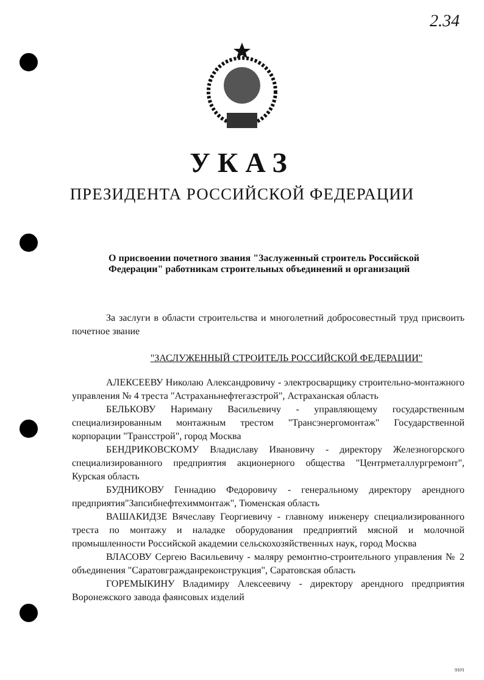2.34
УКАЗ
ПРЕЗИДЕНТА РОССИЙСКОЙ ФЕДЕРАЦИИ
О присвоении почетного звания "Заслуженный строитель Российской Федерации" работникам строительных объединений и организаций
За заслуги в области строительства и многолетний добросовестный труд присвоить почетное звание
"ЗАСЛУЖЕННЫЙ СТРОИТЕЛЬ РОССИЙСКОЙ ФЕДЕРАЦИИ"
АЛЕКСЕЕВУ Николаю Александровичу - электросварщику строительно-монтажного управления № 4 треста "Астраханьнефтегазстрой", Астраханская область
БЕЛЬКОВУ Нариману Васильевичу - управляющему государственным специализированным монтажным трестом "Трансэнергомонтаж" Государственной корпорации "Трансстрой", город Москва
БЕНДРИКОВСКОМУ Владиславу Ивановичу - директору Железногорского специализированного предприятия акционерного общества "Центрметаллургремонт", Курская область
БУДНИКОВУ Геннадию Федоровичу - генеральному директору арендного предприятия"Запсибнефтехиммонтаж", Тюменская область
ВАШАКИДЗЕ Вячеславу Георгиевичу - главному инженеру специализированного треста по монтажу и наладке оборудования предприятий мясной и молочной промышленности Российской академии сельскохозяйственных наук, город Москва
ВЛАСОВУ Сергею Васильевичу - маляру ремонтно-строительного управления № 2 объединения "Саратовгражданреконструкция", Саратовская область
ГОРЕМЫКИНУ Владимиру Алексеевичу - директору арендного предприятия Воронежского завода фаянсовых изделий
9101